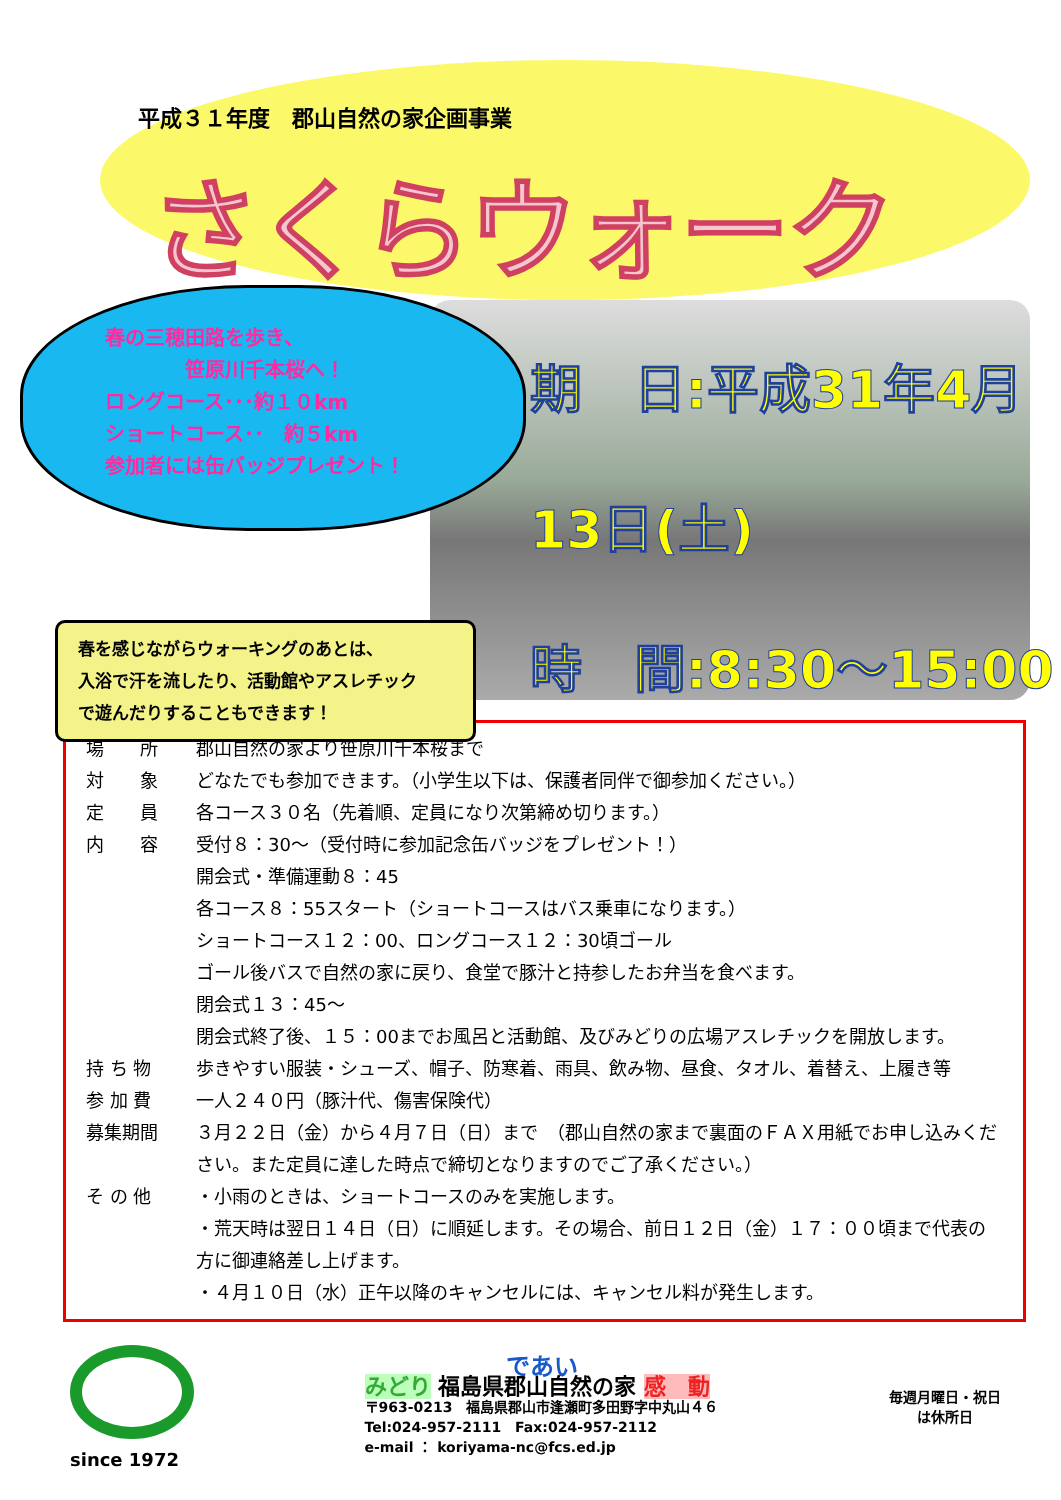平成３１年度　郡山自然の家企画事業
さくらウォーク
春の三穂田路を歩き、
　　　　笹原川千本桜へ！
ロングコース･･･約１０km
ショートコース･･　約５km
参加者には缶バッジプレゼント！
期　日:平成31年4月13日(土)
時　間:8:30～15:00
春を感じながらウォーキングのあとは、
入浴で汗を流したり、活動館やアスレチック
で遊んだりすることもできます！
| 場 所 | 郡山自然の家より笹原川千本桜まで |
| 対 象 | どなたでも参加できます。（小学生以下は、保護者同伴で御参加ください。） |
| 定 員 | 各コース３０名（先着順、定員になり次第締め切ります。） |
| 内 容 | 受付８：30～（受付時に参加記念缶バッジをプレゼント！） 開会式・準備運動８：45 各コース８：55スタート（ショートコースはバス乗車になります。） ショートコース１２：00、ロングコース１２：30頃ゴール ゴール後バスで自然の家に戻り、食堂で豚汁と持参したお弁当を食べます。 閉会式１３：45～ 閉会式終了後、１５：00までお風呂と活動館、及びみどりの広場アスレチックを開放します。 |
| 持 ち 物 | 歩きやすい服装・シューズ、帽子、防寒着、雨具、飲み物、昼食、タオル、着替え、上履き等 |
| 参 加 費 | 一人２４０円（豚汁代、傷害保険代） |
| 募集期間 | ３月２２日（金）から４月７日（日）まで （郡山自然の家まで裏面のＦＡＸ用紙でお申し込みください。また定員に達した時点で締切となりますのでご了承ください。） |
| そ の 他 | ・小雨のときは、ショートコースのみを実施します。 ・荒天時は翌日１４日（日）に順延します。その場合、前日１２日（金）１７：００頃まで代表の方に御連絡差し上げます。 ・４月１０日（水）正午以降のキャンセルには、キャンセル料が発生します。 |
since 1972
であい
みどり 福島県郡山自然の家 感　動
〒963-0213　福島県郡山市逢瀬町多田野字中丸山４６
Tel:024-957-2111　Fax:024-957-2112
e-mail ： koriyama-nc@fcs.ed.jp
毎週月曜日・祝日
は休所日